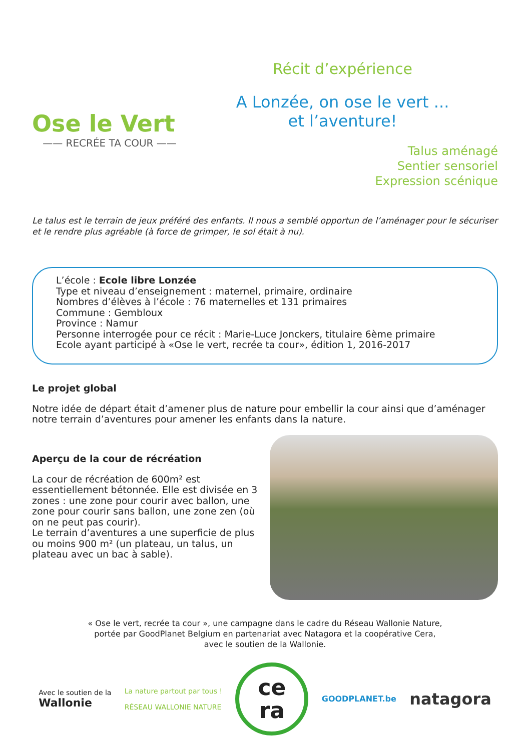Ose le Vert
—— RECRÉE TA COUR ——
Récit d’expérience
A Lonzée, on ose le vert ...
et l’aventure!
Talus aménagé
Sentier sensoriel
Expression scénique
Le talus est le terrain de jeux préféré des enfants. Il nous a semblé opportun de l’aménager pour le sécuriser et le rendre plus agréable (à force de grimper, le sol était à nu).
L’école : Ecole libre Lonzée
Type et niveau d’enseignement : maternel, primaire, ordinaire
Nombres d’élèves à l’école : 76 maternelles et 131 primaires
Commune : Gembloux
Province : Namur
Personne interrogée pour ce récit : Marie-Luce Jonckers, titulaire 6ème primaire
Ecole ayant participé à «Ose le vert, recrée ta cour», édition 1, 2016-2017
Le projet global
Notre idée de départ était d’amener plus de nature pour embellir la cour ainsi que d’aménager notre terrain d’aventures pour amener les enfants dans la nature.
Aperçu de la cour de récréation
La cour de récréation de 600m² est essentiellement bétonnée. Elle est divisée en 3 zones : une zone pour courir avec ballon, une zone pour courir sans ballon, une zone zen (où on ne peut pas courir).
Le terrain d’aventures a une superficie de plus ou moins 900 m² (un plateau, un talus, un plateau avec un bac à sable).
« Ose le vert, recrée ta cour », une campagne dans le cadre du Réseau Wallonie Nature,
portée par GoodPlanet Belgium en partenariat avec Natagora et la coopérative Cera,
avec le soutien de la Wallonie.
Avec le soutien de la
Wallonie
La nature partout par tous !
RÉSEAU WALLONIE NATURE
ce
ra
GOODPLANET.be
natagora